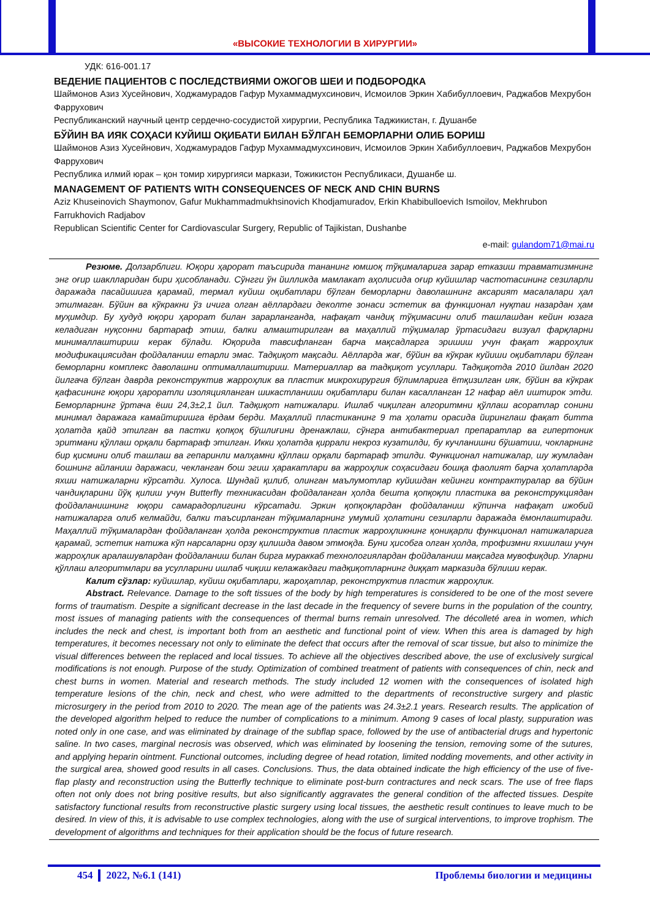«ВЫСОКИЕ ТЕХНОЛОГИИ В ХИРУРГИИ»
УДК: 616-001.17
ВЕДЕНИЕ ПАЦИЕНТОВ С ПОСЛЕДСТВИЯМИ ОЖОГОВ ШЕИ И ПОДБОРОДКА
Шаймонов Азиз Хусейнович, Ходжамурадов Гафур Мухаммадмухсинович, Исмоилов Эркин Хабибуллоевич, Раджабов Мехрубон Фаррухович
Республиканский научный центр сердечно-сосудистой хирургии, Республика Таджикистан, г. Душанбе
БЎЙИН ВА ИЯК СОҲАСИ КУЙИШ ОҚИБАТИ БИЛАН БЎЛГАН БЕМОРЛАРНИ ОЛИБ БОРИШ
Шаймонов Азиз Хусейнович, Ходжамурадов Гафур Мухаммадмухсинович, Исмоилов Эркин Хабибуллоевич, Раджабов Мехрубон Фаррухович
Республика илмий юрак – қон томир хирургияси маркази, Тожикистон Республикаси, Душанбе ш.
MANAGEMENT OF PATIENTS WITH CONSEQUENCES OF NECK AND CHIN BURNS
Aziz Khuseinovich Shaymonov, Gafur Mukhammadmukhsinovich Khodjamuradov, Erkin Khabibulloevich Ismoilov, Mekhrubon Farrukhovich Radjabov
Republican Scientific Center for Cardiovascular Surgery, Republic of Tajikistan, Dushanbe
e-mail: gulandom71@mai.ru
Резюме. Долзарблиги. Юқори ҳарорат таъсирида тананинг юмшоқ тўқималарига зарар етказиш травматизмнинг энг оғир шаклларидан бири ҳисобланади. Сўнгги ўн йилликда мамлакат аҳолисида оғир куйишлар частотасининг сезиларли даражада пасайишига қарамай, термал куйиш оқибатлари бўлган беморларни даволашнинг аксарият масалалари ҳал этилмаган. Бўйин ва кўкракни ўз ичига олган аёллардаги деколте зонаси эстетик ва функционал нуқтаи назардан ҳам муҳимдир. Бу ҳудуд юқори ҳарорат билан зарарланганда, нафақат чандиқ тўқимасини олиб ташлашдан кейин юзага келадиган нуқсонни бартараф этиш, балки алмаштирилган ва маҳаллий тўқималар ўртасидаги визуал фарқларни минималлаштириш керак бўлади. Юқорида тавсифланган барча мақсадларга эришиш учун фақат жарроҳлик модификациясидан фойдаланиш етарли эмас. Тадқиқот мақсади. Аёлларда жағ, бўйин ва кўкрак куйиши оқибатлари бўлган беморларни комплекс даволашни оптималлаштириш. Материаллар ва тадқиқот усуллари. Тадқиқотда 2010 йилдан 2020 йилгача бўлган даврда реконструктив жарроҳлик ва пластик микрохирургия бўлимларига ётқизилган ияк, бўйин ва кўкрак қафасининг юқори ҳароратли изоляцияланган шикастланиши оқибатлари билан касалланган 12 нафар аёл иштирок этди. Беморларнинг ўртача ёши 24,3±2,1 йил. Тадқиқот натижалари. Ишлаб чиқилган алгоритмни қўллаш асоратлар сонини минимал даражага камайтиришга ёрдам берди. Маҳаллий пластиканинг 9 та ҳолати орасида йиринглаш фақат битта ҳолатда қайд этилган ва пастки қопқоқ бўшлиғини дренажлаш, сўнгра антибактериал препаратлар ва гипертоник эритмани қўллаш орқали бартараф этилган. Икки ҳолатда қиррали некроз кузатилди, бу кучланишни бўшатиш, чокларнинг бир қисмини олиб ташлаш ва гепаринли малҳамни қўллаш орқали бартараф этилди. Функционал натижалар, шу жумладан бошнинг айланиш даражаси, чекланган бош эгиш ҳаракатлари ва жарроҳлик соҳасидаги бошқа фаолият барча ҳолатларда яхши натижаларни кўрсатди. Хулоса. Шундай қилиб, олинган маълумотлар куйишдан кейинги контрактуралар ва бўйин чандиқларини йўқ қилиш учун Butterfly техникасидан фойдаланган ҳолда бешта қопқоқли пластика ва реконструкциядан фойдаланишнинг юқори самарадорлигини кўрсатади. Эркин қопқоқлардан фойдаланиш кўпинча нафақат ижобий натижаларга олиб келмайди, балки таъсирланган тўқималарнинг умумий ҳолатини сезиларли даражада ёмонлаштиради. Маҳаллий тўқималардан фойдаланган ҳолда реконструктив пластик жарроҳликнинг қониқарли функционал натижаларига қарамай, эстетик натижа кўп нарсаларни орзу қилишда давом этмоқда. Буни ҳисобга олган ҳолда, трофизмни яхшилаш учун жарроҳлик аралашувлардан фойдаланиш билан бирга мураккаб технологиялардан фойдаланиш мақсадга мувофиқдир. Уларни қўллаш алгоритмлари ва усулларини ишлаб чиқиш келажакдаги тадқиқотларнинг диққат марказида бўлиши керак.
Калит сўзлар: куйишлар, куйиш оқибатлари, жароҳатлар, реконструктив пластик жарроҳлик.
Abstract. Relevance. Damage to the soft tissues of the body by high temperatures is considered to be one of the most severe forms of traumatism. Despite a significant decrease in the last decade in the frequency of severe burns in the population of the country, most issues of managing patients with the consequences of thermal burns remain unresolved. The décolleté area in women, which includes the neck and chest, is important both from an aesthetic and functional point of view. When this area is damaged by high temperatures, it becomes necessary not only to eliminate the defect that occurs after the removal of scar tissue, but also to minimize the visual differences between the replaced and local tissues. To achieve all the objectives described above, the use of exclusively surgical modifications is not enough. Purpose of the study. Optimization of combined treatment of patients with consequences of chin, neck and chest burns in women. Material and research methods. The study included 12 women with the consequences of isolated high temperature lesions of the chin, neck and chest, who were admitted to the departments of reconstructive surgery and plastic microsurgery in the period from 2010 to 2020. The mean age of the patients was 24.3±2.1 years. Research results. The application of the developed algorithm helped to reduce the number of complications to a minimum. Among 9 cases of local plasty, suppuration was noted only in one case, and was eliminated by drainage of the subflap space, followed by the use of antibacterial drugs and hypertonic saline. In two cases, marginal necrosis was observed, which was eliminated by loosening the tension, removing some of the sutures, and applying heparin ointment. Functional outcomes, including degree of head rotation, limited nodding movements, and other activity in the surgical area, showed good results in all cases. Conclusions. Thus, the data obtained indicate the high efficiency of the use of five-flap plasty and reconstruction using the Butterfly technique to eliminate post-burn contractures and neck scars. The use of free flaps often not only does not bring positive results, but also significantly aggravates the general condition of the affected tissues. Despite satisfactory functional results from reconstructive plastic surgery using local tissues, the aesthetic result continues to leave much to be desired. In view of this, it is advisable to use complex technologies, along with the use of surgical interventions, to improve trophism. The development of algorithms and techniques for their application should be the focus of future research.
454 2022, №6.1 (141) Проблемы биологии и медицины